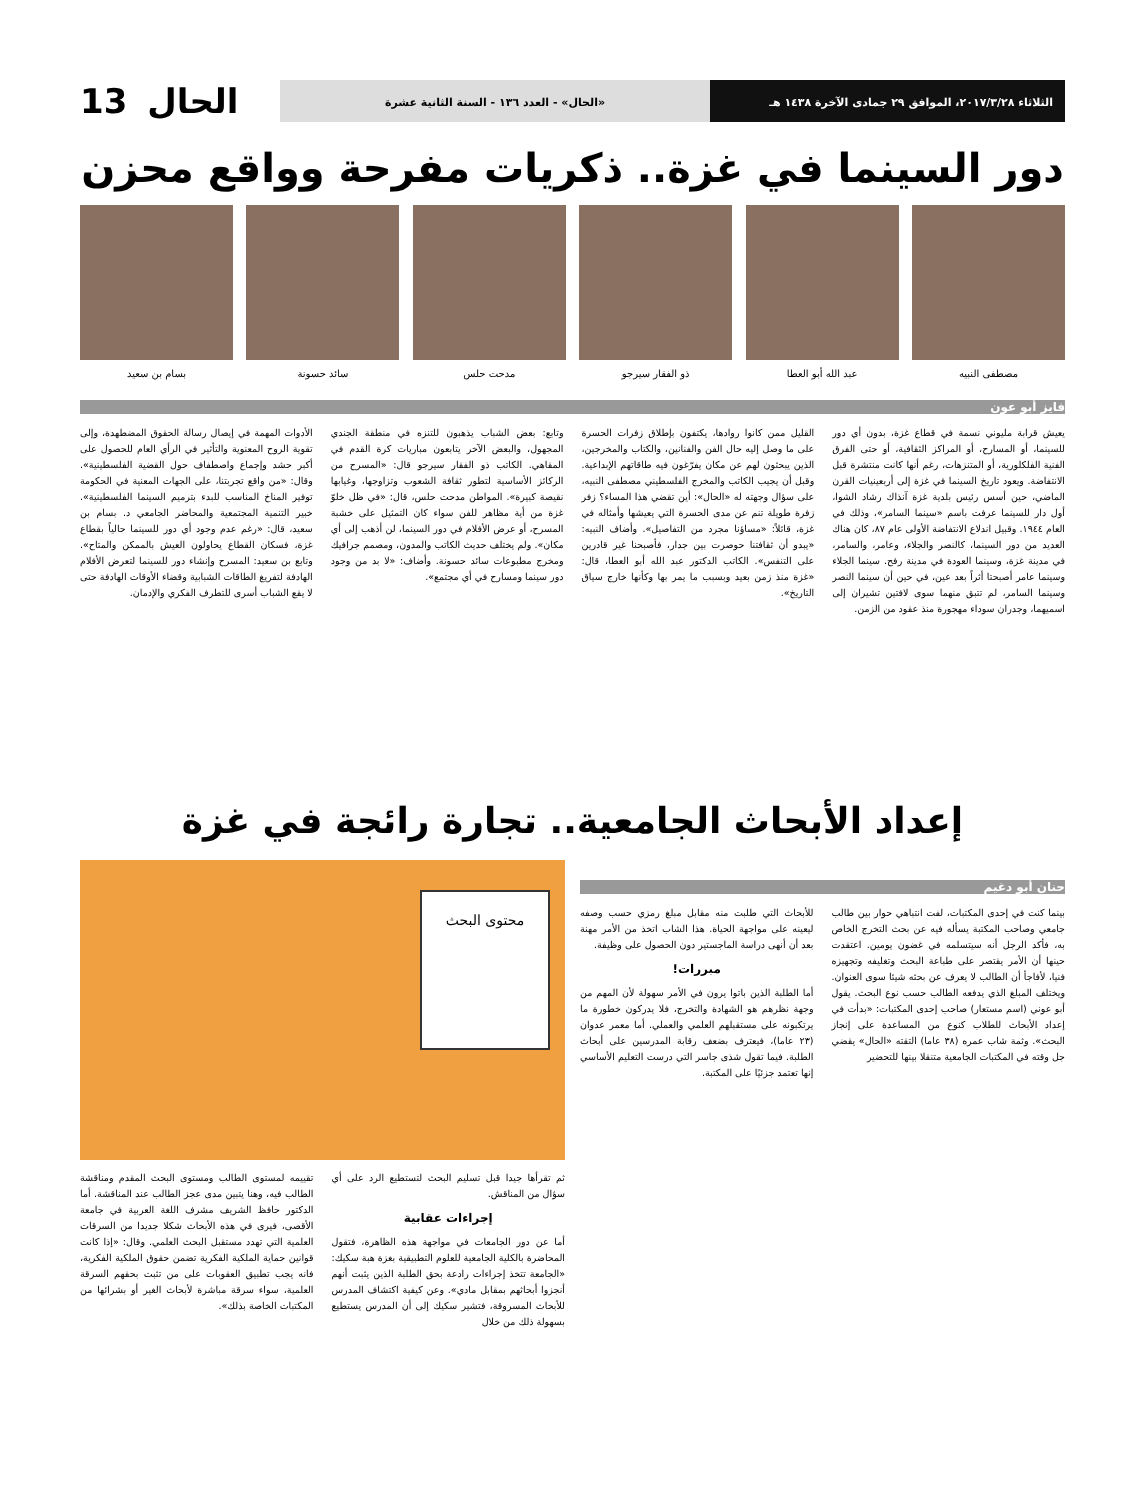الثلاثاء ٢٠١٧/٣/٢٨، الموافق ٢٩ جمادى الآخرة ١٤٣٨ هـ «الحال» - العدد ١٣٦ - السنة الثانية عشرة
13 الحال
دور السينما في غزة.. ذكريات مفرحة وواقع محزن
مصطفى النبيه عبد الله أبو العطا ذو الفقار سيرجو مدحت حلس سائد حسونة بسام بن سعيد
فايز أبو عون
يعيش قرابة مليوني نسمة في قطاع غزة، بدون أي دور للسينما، أو المسارح، أو المراكز الثقافية، أو حتى الفرق الفنية الفلكلورية، أو المتنزهات، رغم أنها كانت منتشرة قبل الانتفاضة. ويعود تاريخ السينما في غزة إلى أربعينيات القرن الماضي، حين أسس رئيس بلدية غزة آنذاك رشاد الشوا، أول دار للسينما عرفت باسم «سينما السامر»، وذلك في العام ١٩٤٤. وقبيل اندلاع الانتفاضة الأولى عام ٨٧، كان هناك العديد من دور السينما، كالنصر والجلاء، وعامر، والسامر، في مدينة غزة، وسينما العودة في مدينة رفح. سينما الجلاء وسينما عامر أصبحتا أثراً بعد عين، في حين أن سينما النصر وسينما السامر، لم تتبق منهما سوى لافتين تشيران إلى اسميهما، وجدران سوداء مهجورة منذ عقود من الزمن.
القليل ممن كانوا روادها، يكتفون بإطلاق زفرات الحسرة على ما وصل إليه حال الفن والفنانين، والكتاب والمخرجين، الذين يبحثون لهم عن مكان يفرّغون فيه طاقاتهم الإبداعية. وقبل أن يجيب الكاتب والمخرج الفلسطيني مصطفى النبيه، على سؤال وجهته له «الحال»: أين تقضي هذا المساء؟ زفر زفرة طويلة تنم عن مدى الحسرة التي يعيشها وأمثاله في غزة، قائلاً: «مساؤنا مجرد من التفاصيل». وأضاف النبيه: «يبدو أن ثقافتنا حوصرت بين جدار، فأصبحنا غير قادرين على التنفس». الكاتب الدكتور عبد الله أبو العطا، قال: «غزة منذ زمن بعيد وبسبب ما يمر بها وكأنها خارج سياق التاريخ».
وتابع: بعض الشباب يذهبون للتنزه في منطقة الجندي المجهول، والبعض الآخر يتابعون مباريات كرة القدم في المقاهي. الكاتب ذو الفقار سيرجو قال: «المسرح من الركائز الأساسية لتطور ثقافة الشعوب وتزاوجها، وغيابها نقيصة كبيرة». المواطن مدحت حلس، قال: «في ظل خلوّ غزة من أية مظاهر للفن سواء كان التمثيل على خشبة المسرح، أو عرض الأفلام في دور السينما، لن أذهب إلى أي مكان». ولم يختلف حديث الكاتب والمدون، ومصمم جرافيك ومخرج مطبوعات سائد حسونة. وأضاف: «لا بد من وجود دور سينما ومسارح في أي مجتمع».
الأدوات المهمة في إيصال رسالة الحقوق المضطهدة، وإلى تقوية الروح المعنوية والتأثير في الرأي العام للحصول على أكبر حشد وإجماع واصطفاف حول القضية الفلسطينية». وقال: «من واقع تجربتنا، على الجهات المعنية في الحكومة توفير المناخ المناسب للبدء بترميم السينما الفلسطينية». خبير التنمية المجتمعية والمحاضر الجامعي د. بسام بن سعيد، قال: «رغم عدم وجود أي دور للسينما حالياً بقطاع غزة، فسكان القطاع يحاولون العيش بالممكن والمتاح». وتابع بن سعيد: المسرح وإنشاء دور للسينما لتعرض الأفلام الهادفة لتفريغ الطاقات الشبابية وقضاء الأوقات الهادفة حتى لا يقع الشباب أسرى للتطرف الفكري والإدمان.
إعداد الأبحاث الجامعية.. تجارة رائجة في غزة
حنان أبو دغيم
بينما كنت في إحدى المكتبات، لفت انتباهي حوار بين طالب جامعي وصاحب المكتبة يسأله فيه عن بحث التخرج الخاص به، فأكد الرجل أنه سيتسلمه في غضون يومين. اعتقدت حينها أن الأمر يقتصر على طباعة البحث وتغليفه وتجهيزه فنيا، لأفاجأ أن الطالب لا يعرف عن بحثه شيئا سوى العنوان. ويختلف المبلغ الذي يدفعه الطالب حسب نوع البحث. يقول أبو عوني (اسم مستعار) صاحب إحدى المكتبات: «بدأت في إعداد الأبحاث للطلاب كنوع من المساعدة على إنجاز البحث». وثمة شاب عمره (٣٨ عاما) التقته «الحال» يقضي جل وقته في المكتبات الجامعية متنقلا بينها للتحضير
للأبحاث التي طلبت منه مقابل مبلغ رمزي حسب وصفه ليعينه على مواجهة الحياة. هذا الشاب اتخذ من الأمر مهنة بعد أن أنهى دراسة الماجستير دون الحصول على وظيفة.
مبررات!
أما الطلبة الذين باتوا يرون في الأمر سهولة لأن المهم من وجهة نظرهم هو الشهادة والتخرج، فلا يدركون خطورة ما يرتكبونه على مستقبلهم العلمي والعملي. أما معمر عدوان (٢٣ عاما)، فيعترف بضعف رقابة المدرسين على أبحاث الطلبة. فيما تقول شذى جاسر التي درست التعليم الأساسي إنها تعتمد جزئيًا على المكتبة.
محتوى البحث
ثم تقرأها جيدا قبل تسليم البحث لتستطيع الرد على أي سؤال من المناقش.
إجراءات عقابية
أما عن دور الجامعات في مواجهة هذه الظاهرة، فتقول المحاضرة بالكلية الجامعية للعلوم التطبيقية بغزة هبة سكيك: «الجامعة تتخذ إجراءات رادعة بحق الطلبة الذين يثبت أنهم أنجزوا أبحاثهم بمقابل مادي». وعن كيفية اكتشاف المدرس للأبحاث المسروقة، فتشير سكيك إلى أن المدرس يستطيع بسهولة ذلك من خلال
تقييمه لمستوى الطالب ومستوى البحث المقدم ومناقشة الطالب فيه، وهنا يتبين مدى عجز الطالب عند المناقشة. أما الدكتور حافظ الشريف مشرف اللغة العربية في جامعة الأقصى، فيرى في هذه الأبحاث شكلا جديدا من السرقات العلمية التي تهدد مستقبل البحث العلمي. وقال: «إذا كانت قوانين حماية الملكية الفكرية تضمن حقوق الملكية الفكرية، فانه يجب تطبيق العقوبات على من تثبت بحقهم السرقة العلمية، سواء سرقة مباشرة لأبحاث الغير أو بشرائها من المكتبات الخاصة بذلك».